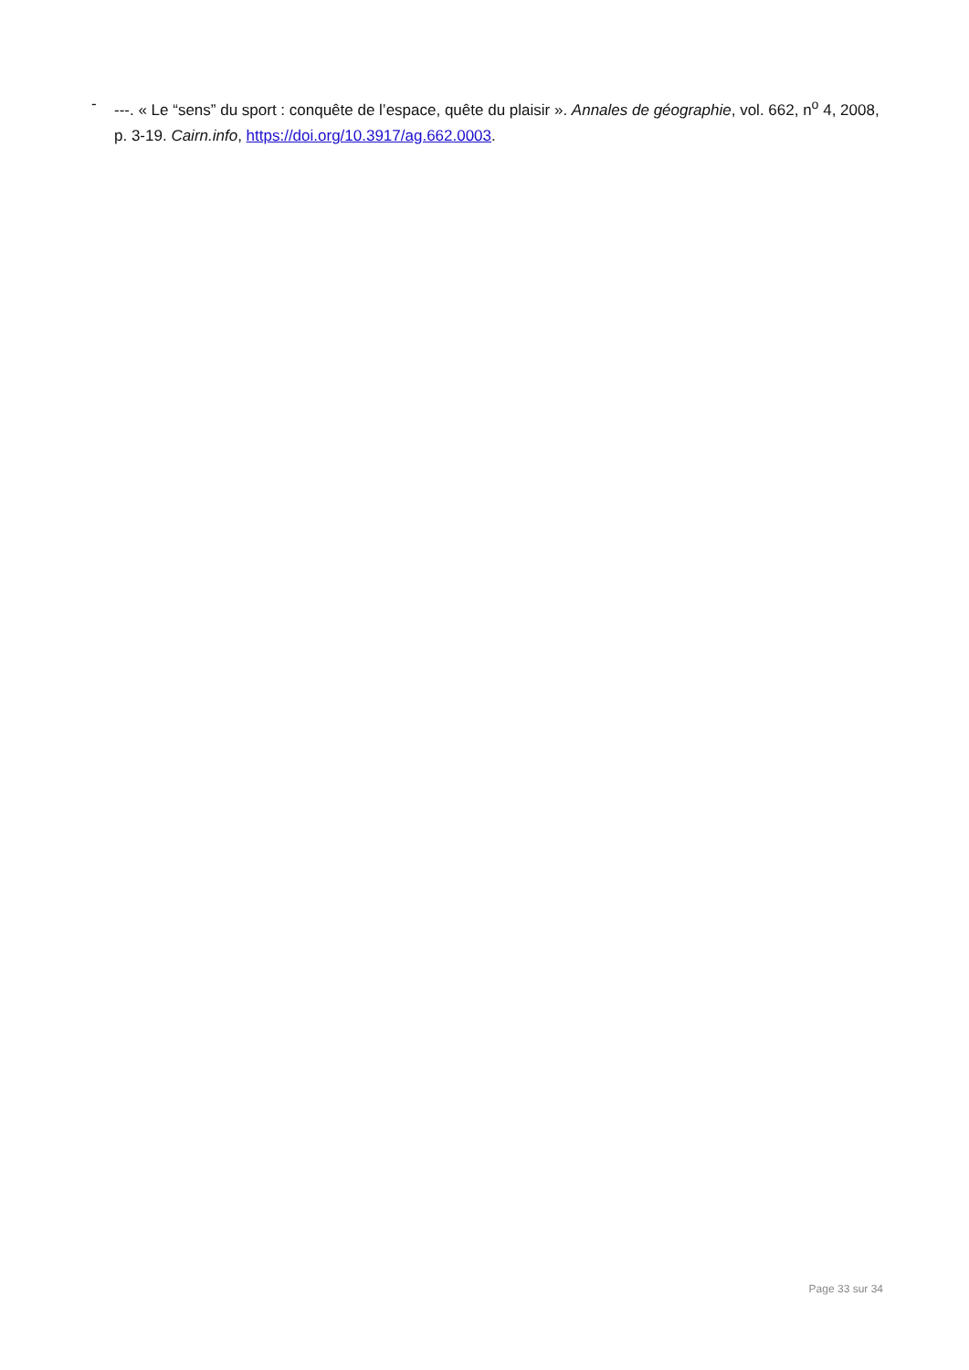- ---. « Le “sens” du sport : conquête de l’espace, quête du plaisir ». Annales de géographie, vol. 662, n<sup>o</sup> 4, 2008, p. 3-19. Cairn.info, https://doi.org/10.3917/ag.662.0003.
Page 33 sur 34